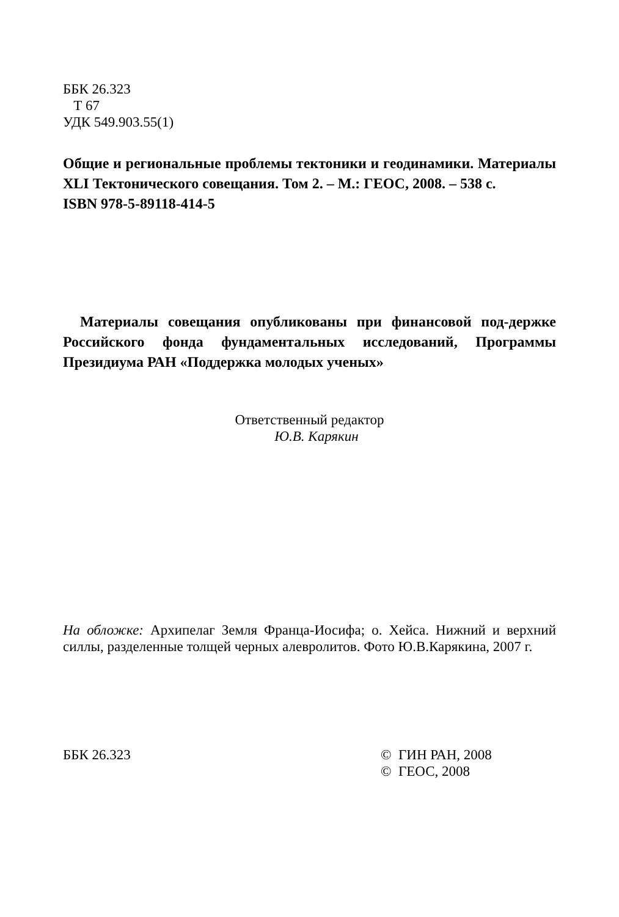ББК 26.323
Т 67
УДК 549.903.55(1)
Общие и региональные проблемы тектоники и геодинамики. Материалы XLI Тектонического совещания. Том 2. – М.: ГЕОС, 2008. – 538 с.
ISBN 978-5-89118-414-5
Материалы совещания опубликованы при финансовой под-держке Российского фонда фундаментальных исследований, Программы Президиума РАН «Поддержка молодых ученых»
Ответственный редактор
Ю.В. Карякин
На обложке: Архипелаг Земля Франца-Иосифа; о. Хейса. Нижний и верхний силлы, разделенные толщей черных алевролитов. Фото Ю.В.Карякина, 2007 г.
ББК 26.323 © ГИН РАН, 2008
© ГЕОС, 2008